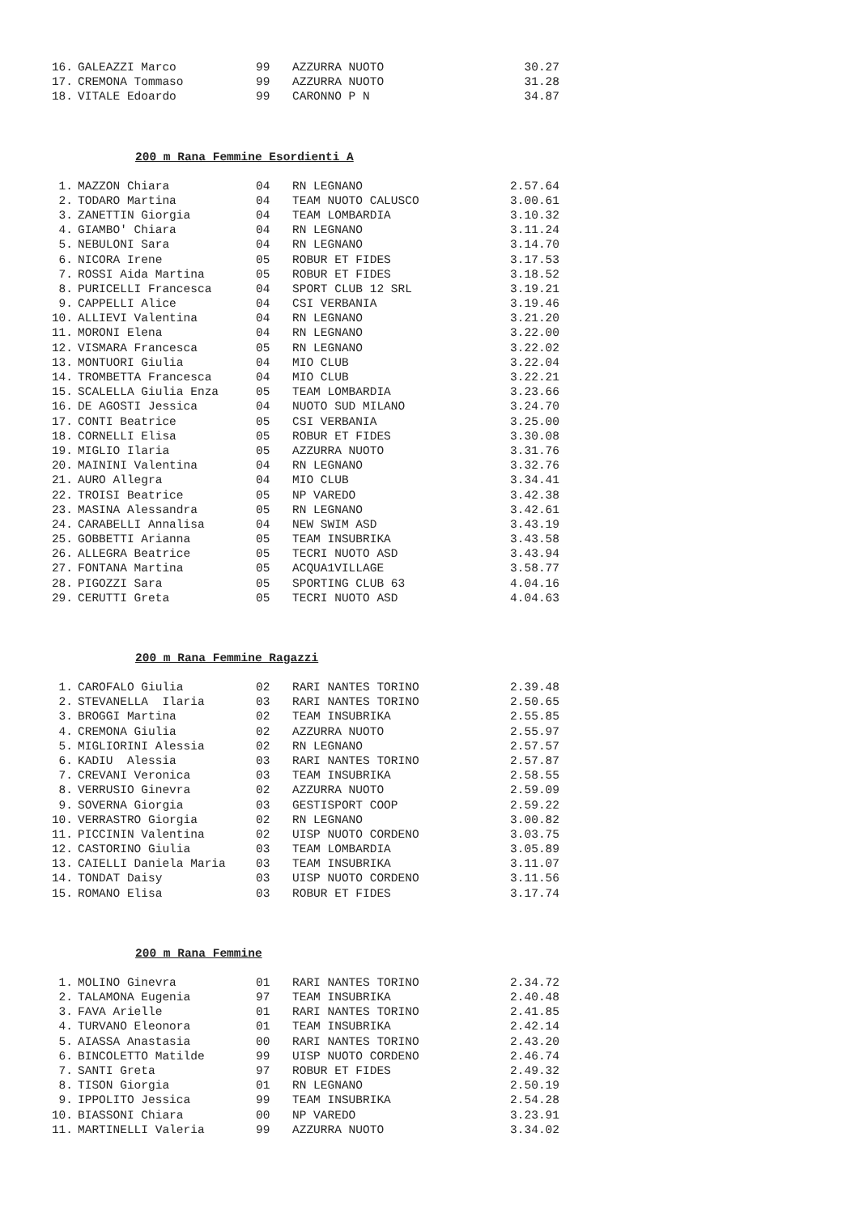| 16. | GALEAZZI Marco | 99 | AZZURRA NUOTO | 30.27 |
| 17. | CREMONA Tommaso | 99 | AZZURRA NUOTO | 31.28 |
| 18. | VITALE Edoardo | 99 | CARONNO P N | 34.87 |
200 m Rana Femmine Esordienti A
| 1. | MAZZON Chiara | 04 | RN LEGNANO | 2.57.64 |
| 2. | TODARO Martina | 04 | TEAM NUOTO CALUSCO | 3.00.61 |
| 3. | ZANETTIN Giorgia | 04 | TEAM LOMBARDIA | 3.10.32 |
| 4. | GIAMBO' Chiara | 04 | RN LEGNANO | 3.11.24 |
| 5. | NEBULONI Sara | 04 | RN LEGNANO | 3.14.70 |
| 6. | NICORA Irene | 05 | ROBUR ET FIDES | 3.17.53 |
| 7. | ROSSI Aida Martina | 05 | ROBUR ET FIDES | 3.18.52 |
| 8. | PURICELLI Francesca | 04 | SPORT CLUB 12 SRL | 3.19.21 |
| 9. | CAPPELLI Alice | 04 | CSI VERBANIA | 3.19.46 |
| 10. | ALLIEVI Valentina | 04 | RN LEGNANO | 3.21.20 |
| 11. | MORONI Elena | 04 | RN LEGNANO | 3.22.00 |
| 12. | VISMARA Francesca | 05 | RN LEGNANO | 3.22.02 |
| 13. | MONTUORI Giulia | 04 | MIO CLUB | 3.22.04 |
| 14. | TROMBETTA Francesca | 04 | MIO CLUB | 3.22.21 |
| 15. | SCALELLA Giulia Enza | 05 | TEAM LOMBARDIA | 3.23.66 |
| 16. | DE AGOSTI Jessica | 04 | NUOTO SUD MILANO | 3.24.70 |
| 17. | CONTI Beatrice | 05 | CSI VERBANIA | 3.25.00 |
| 18. | CORNELLI Elisa | 05 | ROBUR ET FIDES | 3.30.08 |
| 19. | MIGLIO Ilaria | 05 | AZZURRA NUOTO | 3.31.76 |
| 20. | MAININI Valentina | 04 | RN LEGNANO | 3.32.76 |
| 21. | AURO Allegra | 04 | MIO CLUB | 3.34.41 |
| 22. | TROISI Beatrice | 05 | NP VAREDO | 3.42.38 |
| 23. | MASINA Alessandra | 05 | RN LEGNANO | 3.42.61 |
| 24. | CARABELLI Annalisa | 04 | NEW SWIM ASD | 3.43.19 |
| 25. | GOBBETTI Arianna | 05 | TEAM INSUBRIKA | 3.43.58 |
| 26. | ALLEGRA Beatrice | 05 | TECRI NUOTO ASD | 3.43.94 |
| 27. | FONTANA Martina | 05 | ACQUA1VILLAGE | 3.58.77 |
| 28. | PIGOZZI Sara | 05 | SPORTING CLUB 63 | 4.04.16 |
| 29. | CERUTTI Greta | 05 | TECRI NUOTO ASD | 4.04.63 |
200 m Rana Femmine Ragazzi
| 1. | CAROFALO Giulia | 02 | RARI NANTES TORINO | 2.39.48 |
| 2. | STEVANELLA Ilaria | 03 | RARI NANTES TORINO | 2.50.65 |
| 3. | BROGGI Martina | 02 | TEAM INSUBRIKA | 2.55.85 |
| 4. | CREMONA Giulia | 02 | AZZURRA NUOTO | 2.55.97 |
| 5. | MIGLIORINI Alessia | 02 | RN LEGNANO | 2.57.57 |
| 6. | KADIU Alessia | 03 | RARI NANTES TORINO | 2.57.87 |
| 7. | CREVANI Veronica | 03 | TEAM INSUBRIKA | 2.58.55 |
| 8. | VERRUSIO Ginevra | 02 | AZZURRA NUOTO | 2.59.09 |
| 9. | SOVERNA Giorgia | 03 | GESTISPORT COOP | 2.59.22 |
| 10. | VERRASTRO Giorgia | 02 | RN LEGNANO | 3.00.82 |
| 11. | PICCININ Valentina | 02 | UISP NUOTO CORDENO | 3.03.75 |
| 12. | CASTORINO Giulia | 03 | TEAM LOMBARDIA | 3.05.89 |
| 13. | CAIELLI Daniela Maria | 03 | TEAM INSUBRIKA | 3.11.07 |
| 14. | TONDAT Daisy | 03 | UISP NUOTO CORDENO | 3.11.56 |
| 15. | ROMANO Elisa | 03 | ROBUR ET FIDES | 3.17.74 |
200 m Rana Femmine
| 1. | MOLINO Ginevra | 01 | RARI NANTES TORINO | 2.34.72 |
| 2. | TALAMONA Eugenia | 97 | TEAM INSUBRIKA | 2.40.48 |
| 3. | FAVA Arielle | 01 | RARI NANTES TORINO | 2.41.85 |
| 4. | TURVANO Eleonora | 01 | TEAM INSUBRIKA | 2.42.14 |
| 5. | AIASSA Anastasia | 00 | RARI NANTES TORINO | 2.43.20 |
| 6. | BINCOLETTO Matilde | 99 | UISP NUOTO CORDENO | 2.46.74 |
| 7. | SANTI Greta | 97 | ROBUR ET FIDES | 2.49.32 |
| 8. | TISON Giorgia | 01 | RN LEGNANO | 2.50.19 |
| 9. | IPPOLITO Jessica | 99 | TEAM INSUBRIKA | 2.54.28 |
| 10. | BIASSONI Chiara | 00 | NP VAREDO | 3.23.91 |
| 11. | MARTINELLI Valeria | 99 | AZZURRA NUOTO | 3.34.02 |